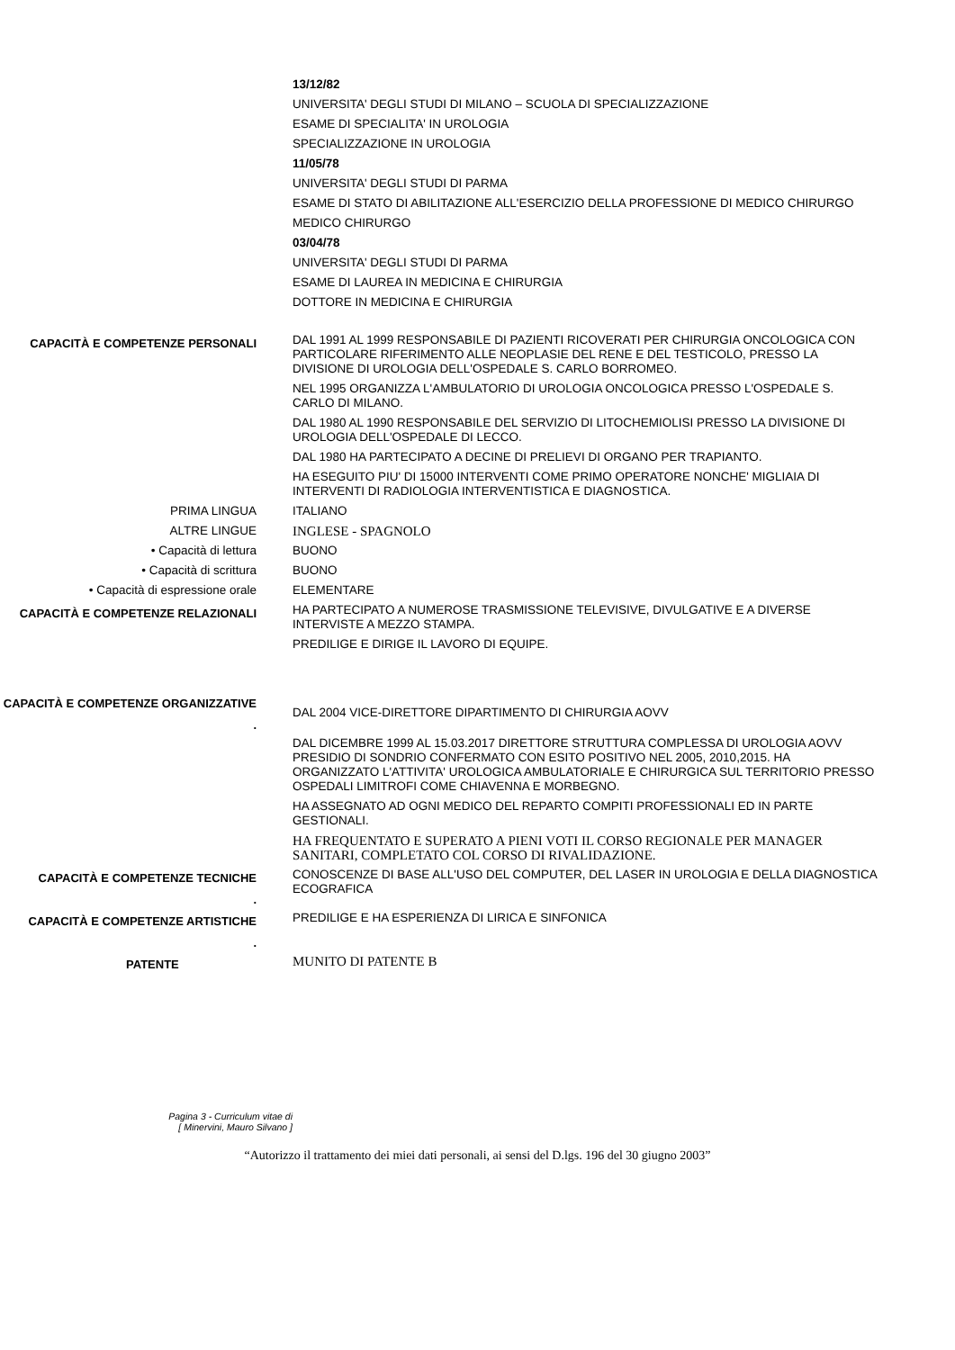13/12/82
UNIVERSITA' DEGLI STUDI DI MILANO – SCUOLA DI SPECIALIZZAZIONE
ESAME DI SPECIALITA' IN UROLOGIA
SPECIALIZZAZIONE IN UROLOGIA
11/05/78
UNIVERSITA' DEGLI STUDI DI PARMA
ESAME DI STATO DI ABILITAZIONE ALL'ESERCIZIO DELLA PROFESSIONE DI MEDICO CHIRURGO
MEDICO CHIRURGO
03/04/78
UNIVERSITA' DEGLI STUDI DI PARMA
ESAME DI LAUREA IN MEDICINA E CHIRURGIA
DOTTORE IN MEDICINA E CHIRURGIA
CAPACITÀ E COMPETENZE PERSONALI
DAL 1991 AL 1999 RESPONSABILE DI PAZIENTI RICOVERATI PER CHIRURGIA ONCOLOGICA CON PARTICOLARE RIFERIMENTO ALLE NEOPLASIE DEL RENE E DEL TESTICOLO, PRESSO LA DIVISIONE DI UROLOGIA DELL'OSPEDALE S. CARLO BORROMEO.
NEL 1995 ORGANIZZA L'AMBULATORIO DI UROLOGIA ONCOLOGICA PRESSO L'OSPEDALE S. CARLO DI MILANO.
DAL 1980 AL 1990 RESPONSABILE DEL SERVIZIO DI LITOCHEMIOLISI PRESSO LA DIVISIONE DI UROLOGIA DELL'OSPEDALE DI LECCO.
DAL 1980 HA PARTECIPATO A DECINE DI PRELIEVI DI ORGANO PER TRAPIANTO.
HA ESEGUITO PIU' DI 15000 INTERVENTI COME PRIMO OPERATORE NONCHE' MIGLIAIA DI INTERVENTI DI RADIOLOGIA INTERVENTISTICA E DIAGNOSTICA.
PRIMA LINGUA
ITALIANO
ALTRE LINGUE
INGLESE - SPAGNOLO
• Capacità di lettura
BUONO
• Capacità di scrittura
BUONO
• Capacità di espressione orale
ELEMENTARE
CAPACITÀ E COMPETENZE RELAZIONALI
HA PARTECIPATO A NUMEROSE TRASMISSIONE TELEVISIVE, DIVULGATIVE E A DIVERSE INTERVISTE A MEZZO STAMPA.
PREDILIGE E DIRIGE IL LAVORO DI EQUIPE.
CAPACITÀ E COMPETENZE ORGANIZZATIVE
.
DAL 2004 VICE-DIRETTORE DIPARTIMENTO DI CHIRURGIA AOVV
DAL DICEMBRE 1999 AL 15.03.2017 DIRETTORE STRUTTURA COMPLESSA DI UROLOGIA AOVV PRESIDIO DI SONDRIO CONFERMATO CON ESITO POSITIVO NEL 2005, 2010,2015. HA ORGANIZZATO L'ATTIVITA' UROLOGICA AMBULATORIALE E CHIRURGICA SUL TERRITORIO PRESSO OSPEDALI LIMITROFI COME CHIAVENNA E MORBEGNO.
HA ASSEGNATO AD OGNI MEDICO DEL REPARTO COMPITI PROFESSIONALI ED IN PARTE GESTIONALI.
HA FREQUENTATO E SUPERATO A PIENI VOTI IL CORSO REGIONALE PER MANAGER SANITARI, COMPLETATO COL CORSO DI RIVALIDAZIONE.
CAPACITÀ E COMPETENZE TECNICHE
.
CONOSCENZE DI BASE ALL'USO DEL COMPUTER, DEL LASER IN UROLOGIA E DELLA DIAGNOSTICA ECOGRAFICA
CAPACITÀ E COMPETENZE ARTISTICHE
.
PREDILIGE E HA ESPERIENZA DI LIRICA E SINFONICA
PATENTE
MUNITO DI PATENTE B
Pagina 3 - Curriculum vitae di
[ Minervini, Mauro Silvano ]
“Autorizzo il trattamento dei miei dati personali, ai sensi del D.lgs. 196 del 30 giugno 2003”